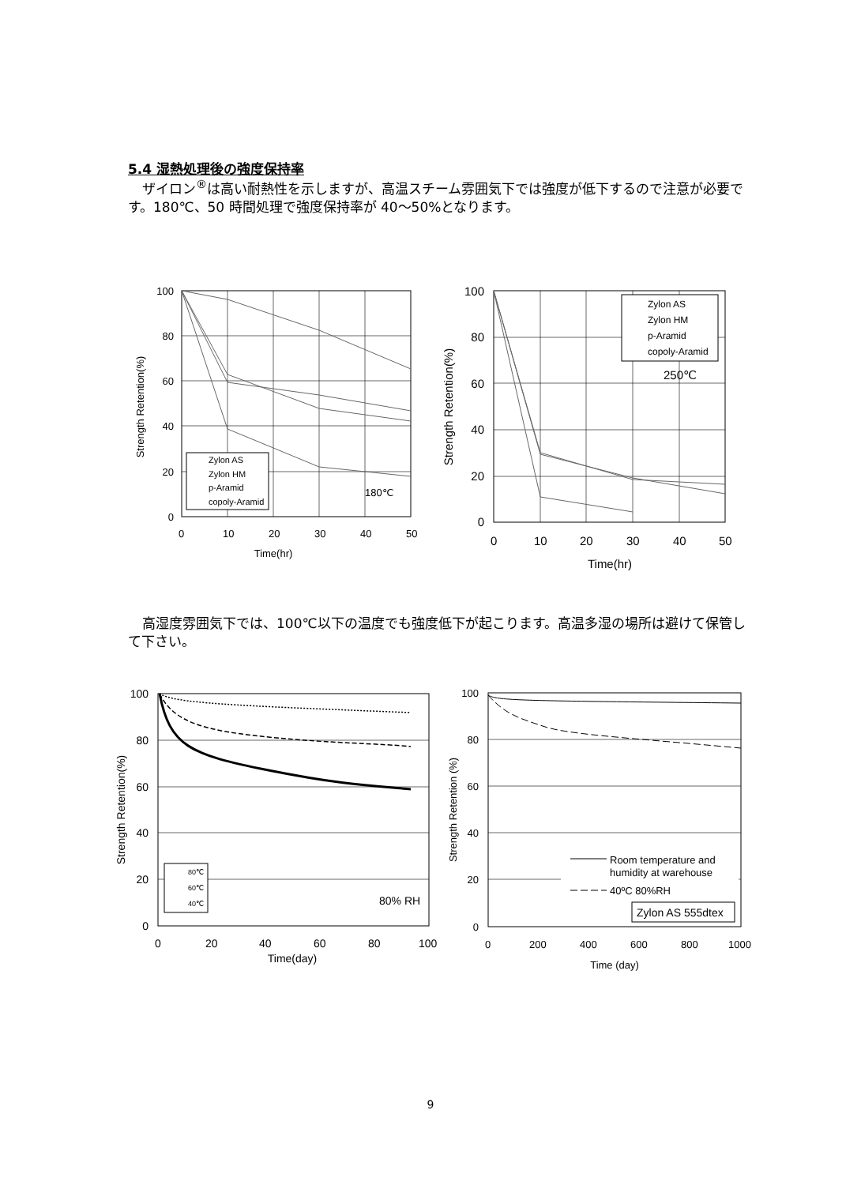5.4 湿熱処理後の強度保持率
ザイロン<sup>®</sup>は高い耐熱性を示しますが、高温スチーム雰囲気下では強度が低下するので注意が必要です。180℃、50 時間処理で強度保持率が 40〜50%となります。
100
80
60
40
20
0
0
10
20
30
40
50
Time(hr)
Strength Retention(%)
Zylon AS
Zylon HM
p-Aramid
copoly-Aramid
180℃
Zylon AS
Zylon HM
p-Aramid
copoly-Aramid
250℃
100
80
60
40
20
0
0
10
20
30
40
50
Time(hr)
Strength Retention(%)
高湿度雰囲気下では、100℃以下の温度でも強度低下が起こります。高温多湿の場所は避けて保管して下さい。
80℃
60℃
40℃
80% RH
100
80
60
40
20
0
0
20
40
60
80
100
Time(day)
Strength Retention(%)
Room temperature and
humidity at warehouse
40ºC 80%RH
Zylon AS 555dtex
100
80
60
40
20
0
0
200
400
600
800
1000
Time (day)
Strength Retention (%)
9